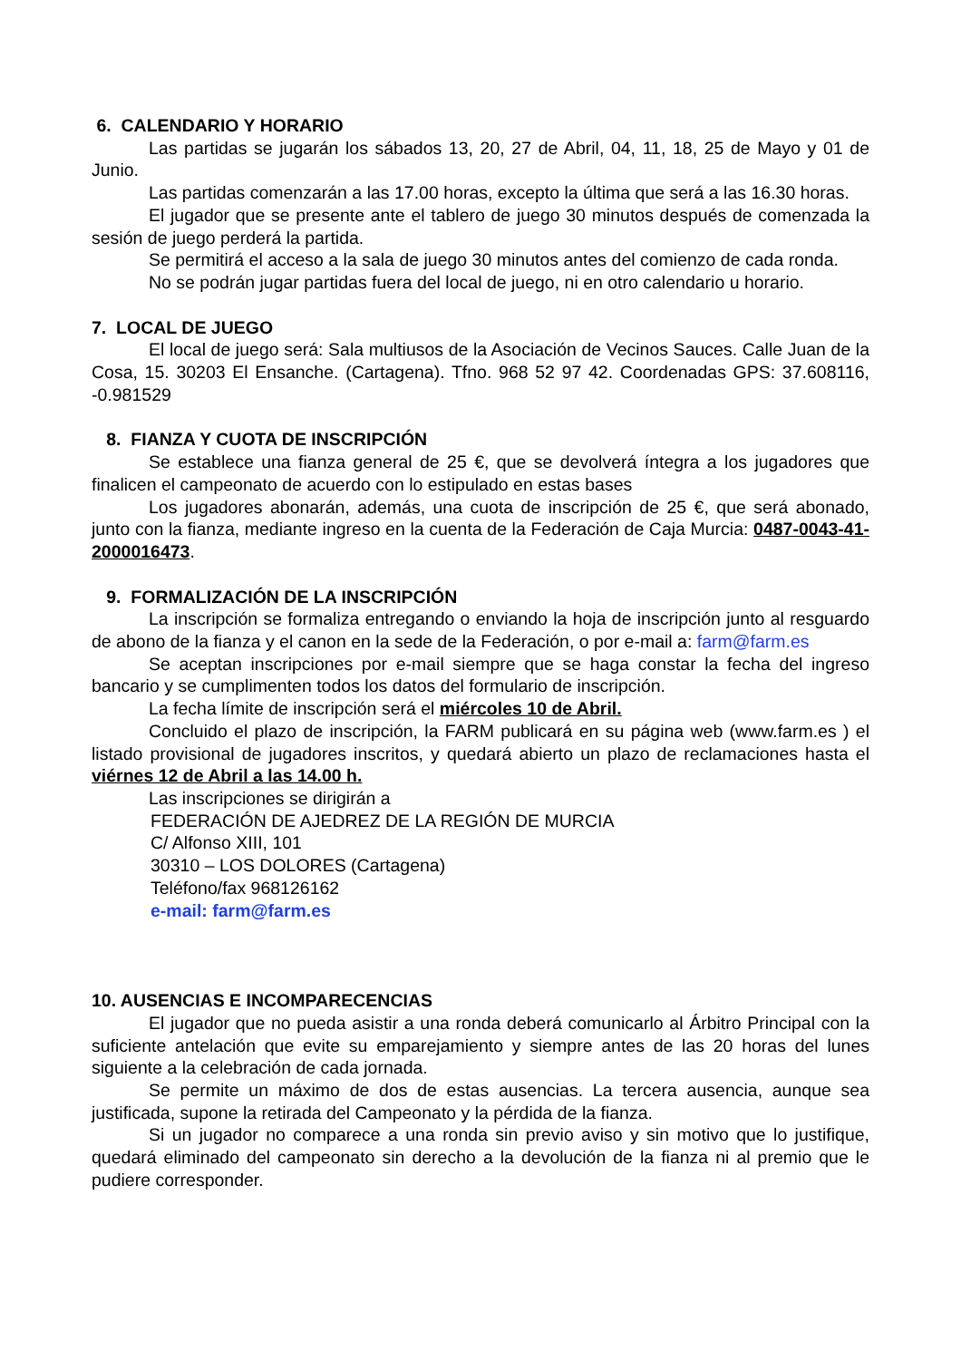6. CALENDARIO Y HORARIO
Las partidas se jugarán los sábados 13, 20, 27 de Abril, 04, 11, 18, 25 de Mayo y 01 de Junio.
Las partidas comenzarán a las 17.00 horas, excepto la última que será a las 16.30 horas.
El jugador que se presente ante el tablero de juego 30 minutos después de comenzada la sesión de juego perderá la partida.
Se permitirá el acceso a la sala de juego 30 minutos antes del comienzo de cada ronda.
No se podrán jugar partidas fuera del local de juego, ni en otro calendario u horario.
7. LOCAL DE JUEGO
El local de juego será: Sala multiusos de la Asociación de Vecinos Sauces. Calle Juan de la Cosa, 15. 30203 El Ensanche. (Cartagena). Tfno. 968 52 97 42. Coordenadas GPS: 37.608116, -0.981529
8. FIANZA Y CUOTA DE INSCRIPCIÓN
Se establece una fianza general de 25 €, que se devolverá íntegra a los jugadores que finalicen el campeonato de acuerdo con lo estipulado en estas bases
Los jugadores abonarán, además, una cuota de inscripción de 25 €, que será abonado, junto con la fianza, mediante ingreso en la cuenta de la Federación de Caja Murcia: 0487-0043-41-2000016473.
9. FORMALIZACIÓN DE LA INSCRIPCIÓN
La inscripción se formaliza entregando o enviando la hoja de inscripción junto al resguardo de abono de la fianza y el canon en la sede de la Federación, o por e-mail a: farm@farm.es
Se aceptan inscripciones por e-mail siempre que se haga constar la fecha del ingreso bancario y se cumplimenten todos los datos del formulario de inscripción.
La fecha límite de inscripción será el miércoles 10 de Abril.
Concluido el plazo de inscripción, la FARM publicará en su página web (www.farm.es ) el listado provisional de jugadores inscritos, y quedará abierto un plazo de reclamaciones hasta el viérnes 12 de Abril a las 14.00 h.
Las inscripciones se dirigirán a
FEDERACIÓN DE AJEDREZ DE LA REGIÓN DE MURCIA
C/ Alfonso XIII, 101
30310 – LOS DOLORES (Cartagena)
Teléfono/fax 968126162
e-mail: farm@farm.es
10. AUSENCIAS E INCOMPARECENCIAS
El jugador que no pueda asistir a una ronda deberá comunicarlo al Árbitro Principal con la suficiente antelación que evite su emparejamiento y siempre antes de las 20 horas del lunes siguiente a la celebración de cada jornada.
Se permite un máximo de dos de estas ausencias. La tercera ausencia, aunque sea justificada, supone la retirada del Campeonato y la pérdida de la fianza.
Si un jugador no comparece a una ronda sin previo aviso y sin motivo que lo justifique, quedará eliminado del campeonato sin derecho a la devolución de la fianza ni al premio que le pudiere corresponder.